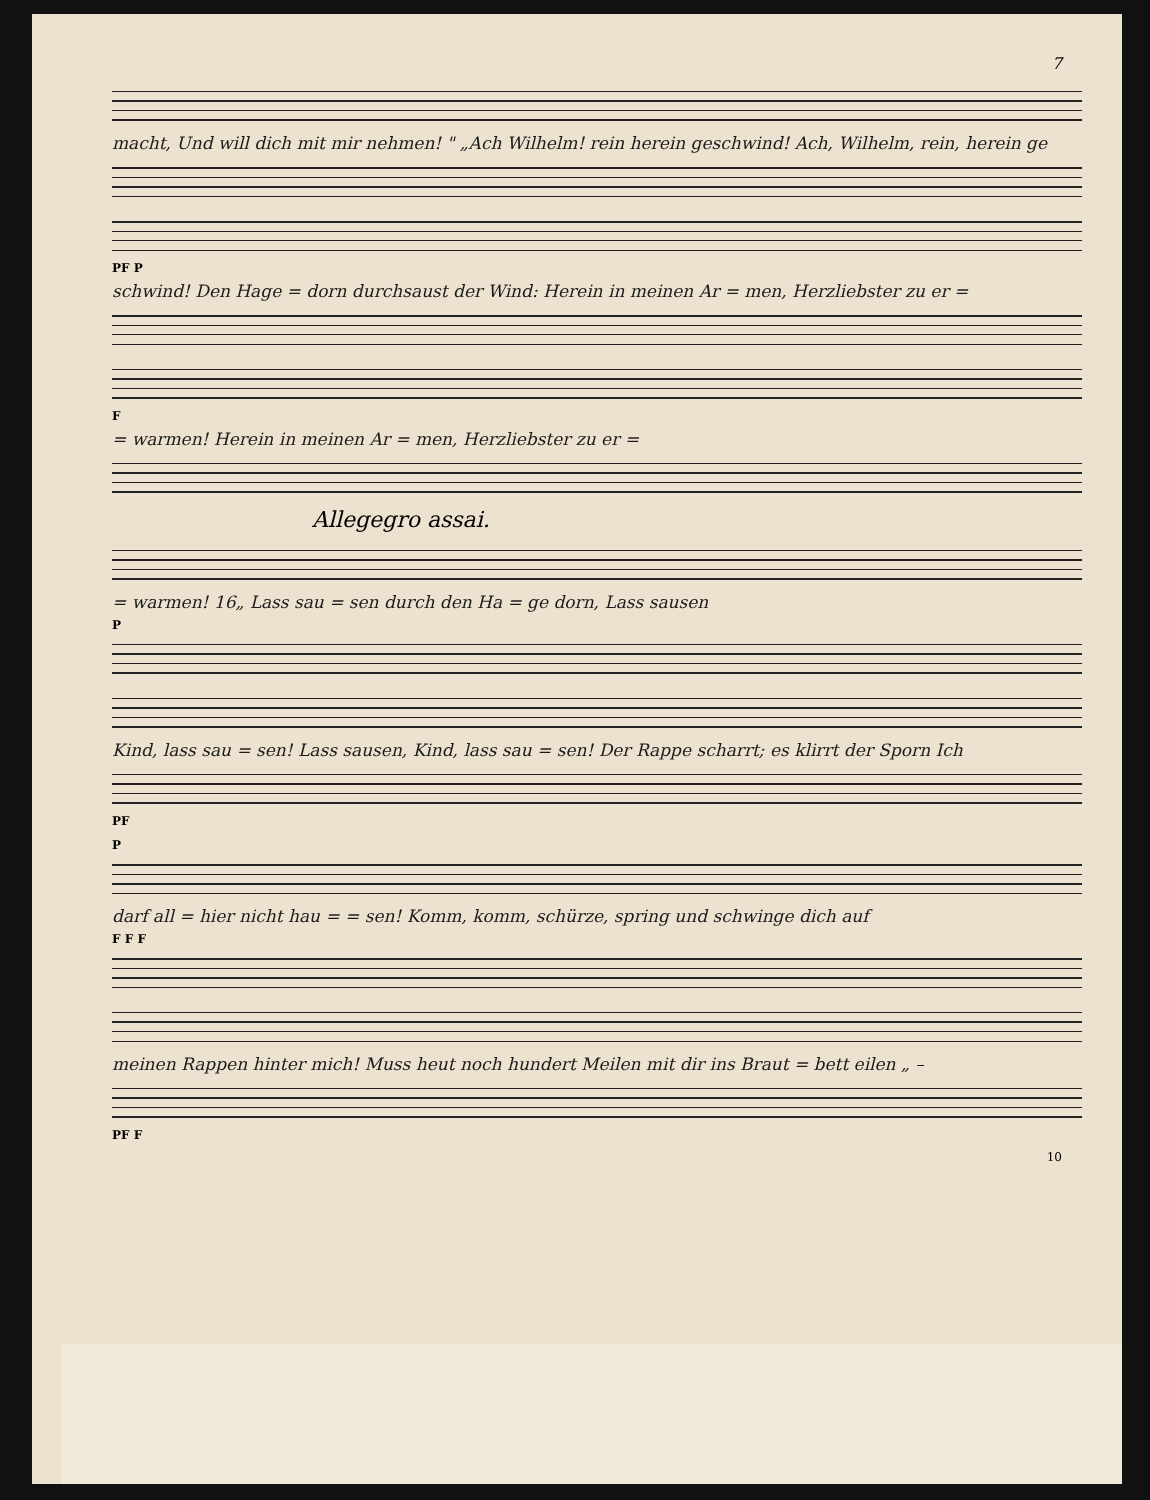7
macht, Und will dich mit mir nehmen! " „Ach Wilhelm! rein herein geschwind! Ach, Wilhelm, rein, herein ge
PF P
schwind! Den Hage = dorn durchsaust der Wind: Herein in meinen Ar = men, Herzliebster zu er =
F
= warmen! Herein in meinen Ar = men, Herzliebster zu er =
Allegegro assai.
= warmen! 16„ Lass sau = sen durch den Ha = ge dorn, Lass sausen
P
Kind, lass sau = sen! Lass sausen, Kind, lass sau = sen! Der Rappe scharrt; es klirrt der Sporn Ich
PF
P
darf all = hier nicht hau = = sen! Komm, komm, schürze, spring und schwinge dich auf
F F F
meinen Rappen hinter mich! Muss heut noch hundert Meilen mit dir ins Braut = bett eilen „ –
PF F
10